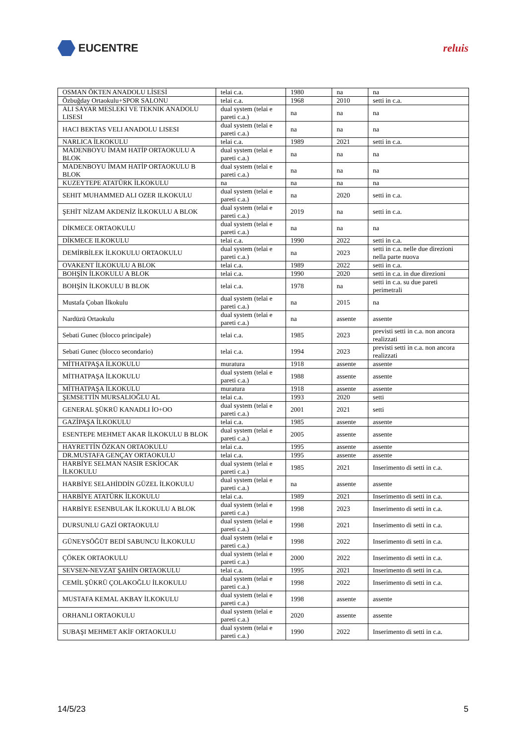EUCENTRE reluis
| OSMAN ÖKTEN ANADOLU LİSESİ | telai c.a. | 1980 | na | na |
| Özbuğday Ortaokulu+SPOR SALONU | telai c.a. | 1968 | 2010 | setti in c.a. |
| ALI SAYAR MESLEKI VE TEKNIK ANADOLU LISESI | dual system (telai e pareti c.a.) | na | na | na |
| HACI BEKTAS VELI ANADOLU LISESI | dual system (telai e pareti c.a.) | na | na | na |
| NARLICA İLKOKULU | telai c.a. | 1989 | 2021 | setti in c.a. |
| MADENBOYU İMAM HATİP ORTAOKULU A BLOK | dual system (telai e pareti c.a.) | na | na | na |
| MADENBOYU İMAM HATİP ORTAOKULU B BLOK | dual system (telai e pareti c.a.) | na | na | na |
| KUZEYTEPE ATATÜRK İLKOKULU | na | na | na | na |
| SEHIT MUHAMMED ALI OZER ILKOKULU | dual system (telai e pareti c.a.) | na | 2020 | setti in c.a. |
| ŞEHİT NİZAM AKDENİZ İLKOKULU A BLOK | dual system (telai e pareti c.a.) | 2019 | na | setti in c.a. |
| DİKMECE ORTAOKULU | dual system (telai e pareti c.a.) | na | na | na |
| DİKMECE ILKOKULU | telai c.a. | 1990 | 2022 | setti in c.a. |
| DEMİRBİLEK İLKOKULU ORTAOKULU | dual system (telai e pareti c.a.) | na | 2023 | setti in c.a. nelle due direzioni nella parte nuova |
| OVAKENT İLKOKULU A BLOK | telai c.a. | 1989 | 2022 | setti in c.a. |
| BOHŞİN İLKOKULU A BLOK | telai c.a. | 1990 | 2020 | setti in c.a. in due direzioni |
| BOHŞİN İLKOKULU B BLOK | telai c.a. | 1978 | na | setti in c.a. su due pareti perimetrali |
| Mustafa Çoban İlkokulu | dual system (telai e pareti c.a.) | na | 2015 | na |
| Nardüzü Ortaokulu | dual system (telai e pareti c.a.) | na | assente | assente |
| Sebati Gunec (blocco principale) | telai c.a. | 1985 | 2023 | previsti setti in c.a. non ancora realizzati |
| Sebati Gunec (blocco secondario) | telai c.a. | 1994 | 2023 | previsti setti in c.a. non ancora realizzati |
| MİTHATPAŞA İLKOKULU | muratura | 1918 | assente | assente |
| MİTHATPAŞA İLKOKULU | dual system (telai e pareti c.a.) | 1988 | assente | assente |
| MİTHATPAŞA İLKOKULU | muratura | 1918 | assente | assente |
| ŞEMSETTİN MURSALIOĞLU AL | telai c.a. | 1993 | 2020 | setti |
| GENERAL ŞÜKRÜ KANADLI İO+OO | dual system (telai e pareti c.a.) | 2001 | 2021 | setti |
| GAZİPAŞA İLKOKULU | telai c.a. | 1985 | assente | assente |
| ESENTEPE MEHMET AKAR İLKOKULU B BLOK | dual system (telai e pareti c.a.) | 2005 | assente | assente |
| HAYRETTİN ÖZKAN ORTAOKULU | telai c.a. | 1995 | assente | assente |
| DR.MUSTAFA GENÇAY ORTAOKULU | telai c.a. | 1995 | assente | assente |
| HARBİYE SELMAN NASIR ESKİOCAK İLKOKULU | dual system (telai e pareti c.a.) | 1985 | 2021 | Inserimento di setti in c.a. |
| HARBİYE SELAHİDDİN GÜZEL İLKOKULU | dual system (telai e pareti c.a.) | na | assente | assente |
| HARBİYE ATATÜRK İLKOKULU | telai c.a. | 1989 | 2021 | Inserimento di setti in c.a. |
| HARBİYE ESENBULAK İLKOKULU A BLOK | dual system (telai e pareti c.a.) | 1998 | 2023 | Inserimento di setti in c.a. |
| DURSUNLU GAZİ ORTAOKULU | dual system (telai e pareti c.a.) | 1998 | 2021 | Inserimento di setti in c.a. |
| GÜNEYSÖĞÜT BEDİ SABUNCU İLKOKULU | dual system (telai e pareti c.a.) | 1998 | 2022 | Inserimento di setti in c.a. |
| ÇÖKEK ORTAOKULU | dual system (telai e pareti c.a.) | 2000 | 2022 | Inserimento di setti in c.a. |
| SEVSEN-NEVZAT ŞAHİN ORTAOKULU | telai c.a. | 1995 | 2021 | Inserimento di setti in c.a. |
| CEMİL ŞÜKRÜ ÇOLAKOĞLU İLKOKULU | dual system (telai e pareti c.a.) | 1998 | 2022 | Inserimento di setti in c.a. |
| MUSTAFA KEMAL AKBAY İLKOKULU | dual system (telai e pareti c.a.) | 1998 | assente | assente |
| ORHANLI ORTAOKULU | dual system (telai e pareti c.a.) | 2020 | assente | assente |
| SUBAŞI MEHMET AKİF ORTAOKULU | dual system (telai e pareti c.a.) | 1990 | 2022 | Inserimento di setti in c.a. |
14/5/23 5